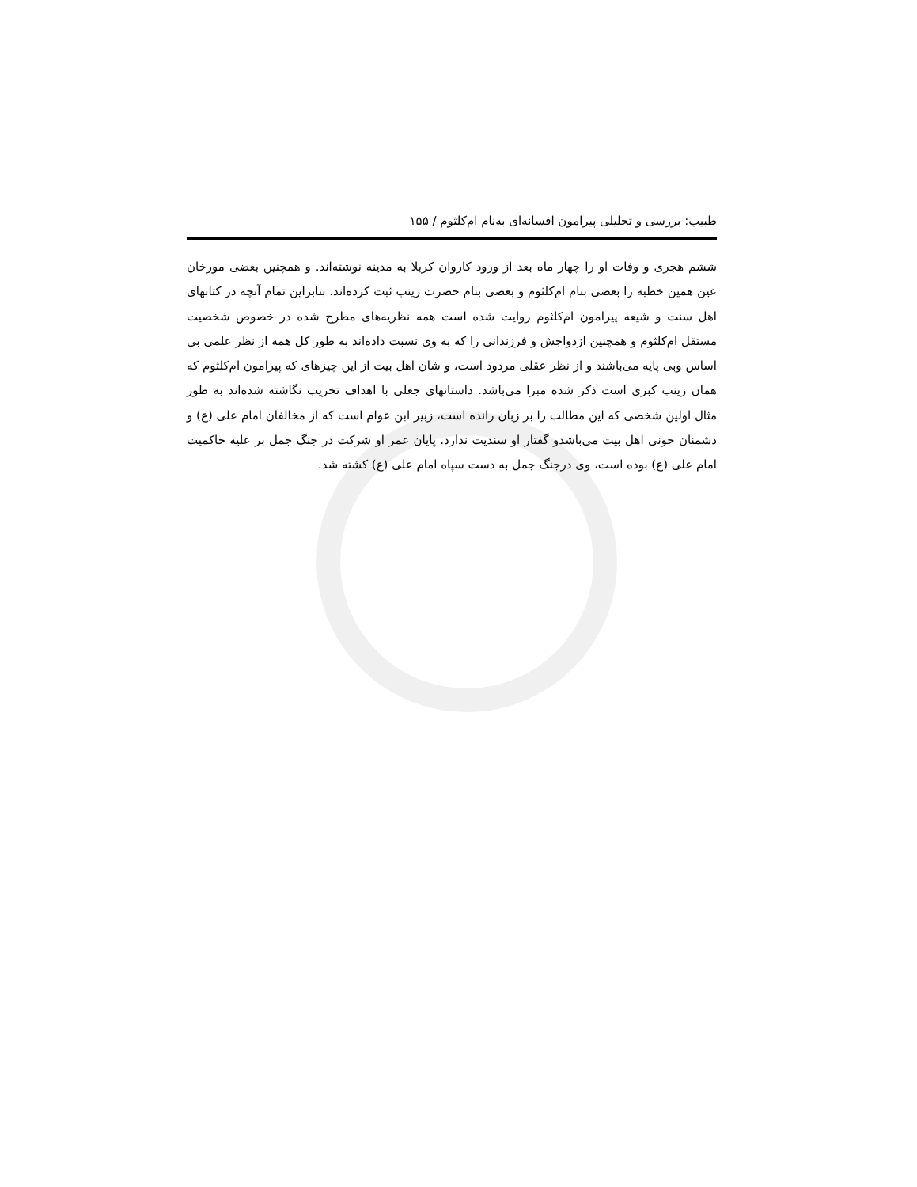طبیب: بررسی و تحلیلی پیرامون افسانه‌ای به‌نام ام‌کلثوم / ۱۵۵
ششم هجری و وفات او را چهار ماه بعد از ورود کاروان کربلا به مدینه نوشته‌اند. و همچنین بعضی مورخان عین همین خطبه را بعضی بنام ام‌کلثوم و بعضی بنام حضرت زینب ثبت کرده‌اند. بنابراین تمام آنچه در کتابهای اهل سنت و شیعه پیرامون ام‌کلثوم روایت شده است همه نظریه‌های مطرح شده در خصوص شخصیت مستقل ام‌کلثوم و همچنین ازدواجش و فرزندانی را که به وی نسبت داده‌اند به طور کل همه از نظر علمی بی اساس وبی پایه می‌باشند و از نظر عقلی مردود است، و شان اهل بیت از این چیزهای که پیرامون ام‌کلثوم که همان زینب کبری است ذکر شده مبرا می‌باشد. داستانهای جعلی با اهداف تخریب نگاشته شده‌اند به طور مثال اولین شخصی که این مطالب را بر زبان رانده است، زبیر ابن عوام است که از مخالفان امام علی (ع) و دشمنان خونی اهل بیت می‌باشدو گفتار او سندیت ندارد. پایان عمر او شرکت در جنگ جمل بر علیه حاکمیت امام علی (ع) بوده است، وی درجنگ جمل به دست سپاه امام علی (ع) کشته شد.